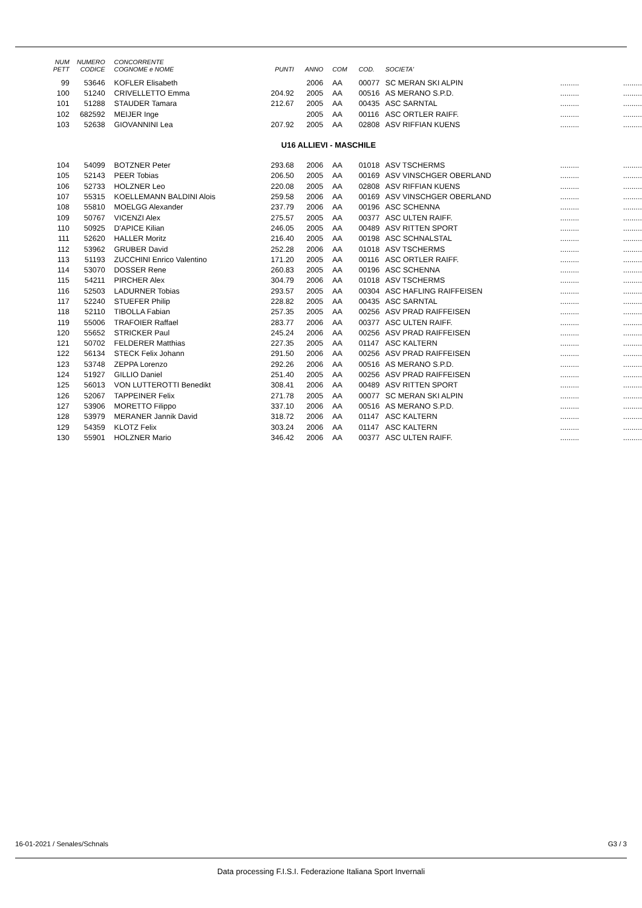| NUM PETT | NUMERO CODICE | CONCORRENTE COGNOME e NOME | PUNTI | ANNO | COM | COD. | SOCIETA' | | |
| --- | --- | --- | --- | --- | --- | --- | --- | --- | --- |
| 99 | 53646 | KOFLER Elisabeth | | 2006 | AA | 00077 | SC MERAN SKI ALPIN | ......... | ......... |
| 100 | 51240 | CRIVELLETTO Emma | 204.92 | 2005 | AA | 00516 | AS MERANO S.P.D. | ......... | ......... |
| 101 | 51288 | STAUDER Tamara | 212.67 | 2005 | AA | 00435 | ASC SARNTAL | ......... | ......... |
| 102 | 682592 | MEIJER Inge | | 2005 | AA | 00116 | ASC ORTLER RAIFF. | ......... | ......... |
| 103 | 52638 | GIOVANNINI Lea | 207.92 | 2005 | AA | 02808 | ASV RIFFIAN KUENS | ......... | ......... |
| U16 ALLIEVI - MASCHILE | | | | | | | | | |
| 104 | 54099 | BOTZNER Peter | 293.68 | 2006 | AA | 01018 | ASV TSCHERMS | ......... | ......... |
| 105 | 52143 | PEER Tobias | 206.50 | 2005 | AA | 00169 | ASV VINSCHGER OBERLAND | ......... | ......... |
| 106 | 52733 | HOLZNER Leo | 220.08 | 2005 | AA | 02808 | ASV RIFFIAN KUENS | ......... | ......... |
| 107 | 55315 | KOELLEMANN BALDINI Alois | 259.58 | 2006 | AA | 00169 | ASV VINSCHGER OBERLAND | ......... | ......... |
| 108 | 55810 | MOELGG Alexander | 237.79 | 2006 | AA | 00196 | ASC SCHENNA | ......... | ......... |
| 109 | 50767 | VICENZI Alex | 275.57 | 2005 | AA | 00377 | ASC ULTEN RAIFF. | ......... | ......... |
| 110 | 50925 | D'APICE Kilian | 246.05 | 2005 | AA | 00489 | ASV RITTEN SPORT | ......... | ......... |
| 111 | 52620 | HALLER Moritz | 216.40 | 2005 | AA | 00198 | ASC SCHNALSTAL | ......... | ......... |
| 112 | 53962 | GRUBER David | 252.28 | 2006 | AA | 01018 | ASV TSCHERMS | ......... | ......... |
| 113 | 51193 | ZUCCHINI Enrico Valentino | 171.20 | 2005 | AA | 00116 | ASC ORTLER RAIFF. | ......... | ......... |
| 114 | 53070 | DOSSER Rene | 260.83 | 2005 | AA | 00196 | ASC SCHENNA | ......... | ......... |
| 115 | 54211 | PIRCHER Alex | 304.79 | 2006 | AA | 01018 | ASV TSCHERMS | ......... | ......... |
| 116 | 52503 | LADURNER Tobias | 293.57 | 2005 | AA | 00304 | ASC HAFLING RAIFFEISEN | ......... | ......... |
| 117 | 52240 | STUEFER Philip | 228.82 | 2005 | AA | 00435 | ASC SARNTAL | ......... | ......... |
| 118 | 52110 | TIBOLLA Fabian | 257.35 | 2005 | AA | 00256 | ASV PRAD RAIFFEISEN | ......... | ......... |
| 119 | 55006 | TRAFOIER Raffael | 283.77 | 2006 | AA | 00377 | ASC ULTEN RAIFF. | ......... | ......... |
| 120 | 55652 | STRICKER Paul | 245.24 | 2006 | AA | 00256 | ASV PRAD RAIFFEISEN | ......... | ......... |
| 121 | 50702 | FELDERER Matthias | 227.35 | 2005 | AA | 01147 | ASC KALTERN | ......... | ......... |
| 122 | 56134 | STECK Felix Johann | 291.50 | 2006 | AA | 00256 | ASV PRAD RAIFFEISEN | ......... | ......... |
| 123 | 53748 | ZEPPA Lorenzo | 292.26 | 2006 | AA | 00516 | AS MERANO S.P.D. | ......... | ......... |
| 124 | 51927 | GILLIO Daniel | 251.40 | 2005 | AA | 00256 | ASV PRAD RAIFFEISEN | ......... | ......... |
| 125 | 56013 | VON LUTTEROTTI Benedikt | 308.41 | 2006 | AA | 00489 | ASV RITTEN SPORT | ......... | ......... |
| 126 | 52067 | TAPPEINER Felix | 271.78 | 2005 | AA | 00077 | SC MERAN SKI ALPIN | ......... | ......... |
| 127 | 53906 | MORETTO Filippo | 337.10 | 2006 | AA | 00516 | AS MERANO S.P.D. | ......... | ......... |
| 128 | 53979 | MERANER Jannik David | 318.72 | 2006 | AA | 01147 | ASC KALTERN | ......... | ......... |
| 129 | 54359 | KLOTZ Felix | 303.24 | 2006 | AA | 01147 | ASC KALTERN | ......... | ......... |
| 130 | 55901 | HOLZNER Mario | 346.42 | 2006 | AA | 00377 | ASC ULTEN RAIFF. | ......... | ......... |
16-01-2021 / Senales/Schnals G3 / 3
Data processing F.I.S.I. Federazione Italiana Sport Invernali